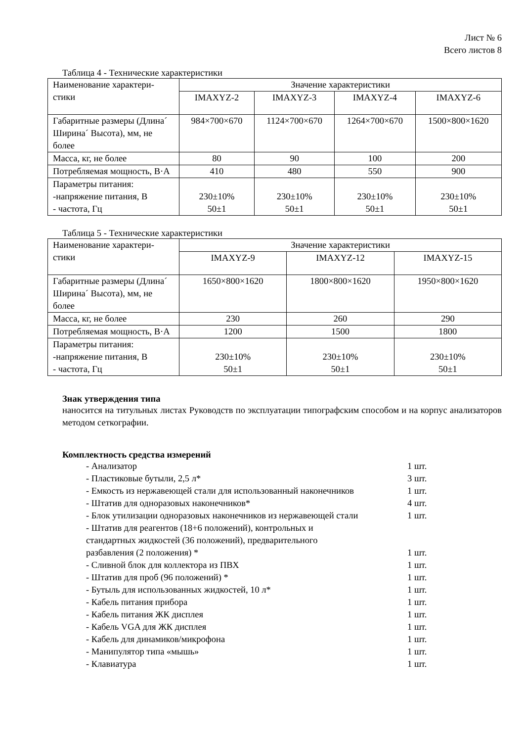Лист № 6
Всего листов 8
Таблица 4 - Технические характеристики
| Наименование характери- стики | Значение характеристики | | | |
| | IMAXYZ-2 | IMAXYZ-3 | IMAXYZ-4 | IMAXYZ-6 |
| Габаритные размеры (Длина´ Ширина´ Высота), мм, не более | 984×700×670 | 1124×700×670 | 1264×700×670 | 1500×800×1620 |
| Масса, кг, не более | 80 | 90 | 100 | 200 |
| Потребляемая мощность, В·А | 410 | 480 | 550 | 900 |
| Параметры питания: -напряжение питания, В - частота, Гц | 230±10% 50±1 | 230±10% 50±1 | 230±10% 50±1 | 230±10% 50±1 |
Таблица 5 - Технические характеристики
| Наименование характери- стики | Значение характеристики | | |
| | IMAXYZ-9 | IMAXYZ-12 | IMAXYZ-15 |
| Габаритные размеры (Длина´ Ширина´ Высота), мм, не более | 1650×800×1620 | 1800×800×1620 | 1950×800×1620 |
| Масса, кг, не более | 230 | 260 | 290 |
| Потребляемая мощность, В·А | 1200 | 1500 | 1800 |
| Параметры питания: -напряжение питания, В - частота, Гц | 230±10% 50±1 | 230±10% 50±1 | 230±10% 50±1 |
Знак утверждения типа
наносится на титульных листах Руководств по эксплуатации типографским способом и на корпус анализаторов методом сеткографии.
Комплектность средства измерений
- Анализатор 1 шт.
- Пластиковые бутыли, 2,5 л* 3 шт.
- Емкость из нержавеющей стали для использованный наконечников 1 шт.
- Штатив для одноразовых наконечников* 4 шт.
- Блок утилизации одноразовых наконечников из нержавеющей стали 1 шт.
- Штатив для реагентов (18+6 положений), контрольных и
стандартных жидкостей (36 положений), предварительного
разбавления (2 положения) *
1 шт.
- Сливной блок для коллектора из ПВХ 1 шт.
- Штатив для проб (96 положений) * 1 шт.
- Бутыль для использованных жидкостей, 10 л* 1 шт.
- Кабель питания прибора 1 шт.
- Кабель питания ЖК дисплея 1 шт.
- Кабель VGA для ЖК дисплея 1 шт.
- Кабель для динамиков/микрофона 1 шт.
- Манипулятор типа «мышь» 1 шт.
- Клавиатура 1 шт.